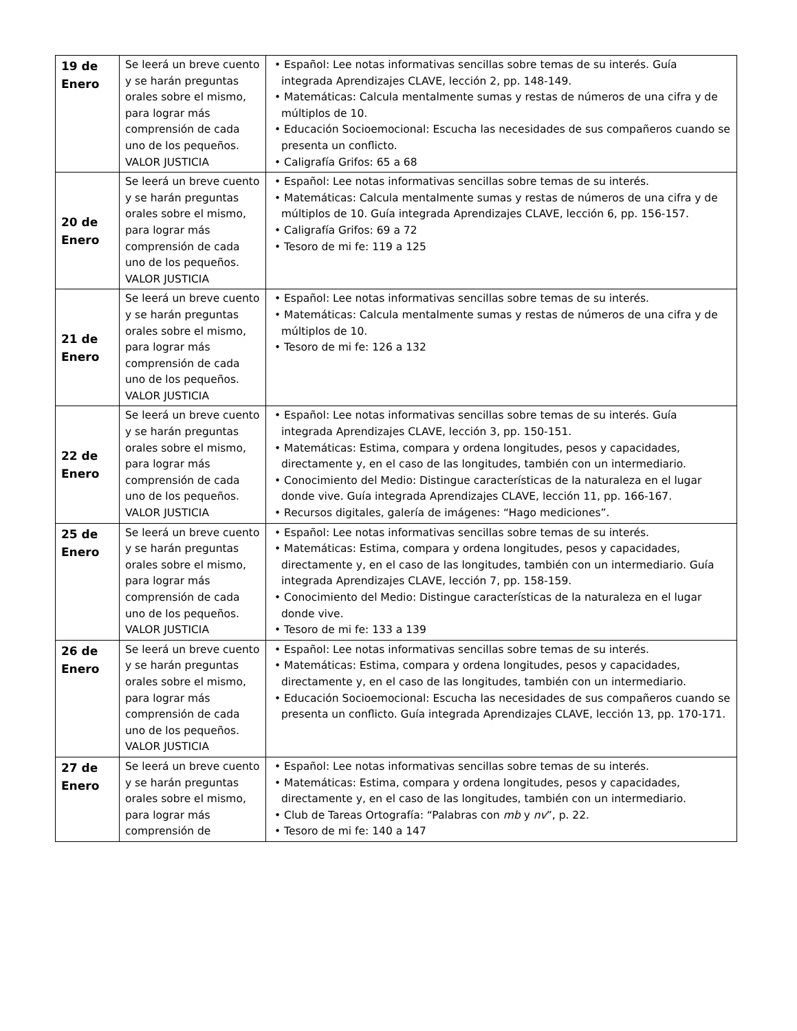| 19 de Enero | Se leerá un breve cuento y se harán preguntas orales sobre el mismo, para lograr más comprensión de cada uno de los pequeños. VALOR JUSTICIA | • Español: Lee notas informativas sencillas sobre temas de su interés. Guía integrada Aprendizajes CLAVE, lección 2, pp. 148-149. • Matemáticas: Calcula mentalmente sumas y restas de números de una cifra y de múltiplos de 10. • Educación Socioemocional: Escucha las necesidades de sus compañeros cuando se presenta un conflicto. • Caligrafía Grifos: 65 a 68 |
| 20 de Enero | Se leerá un breve cuento y se harán preguntas orales sobre el mismo, para lograr más comprensión de cada uno de los pequeños. VALOR JUSTICIA | • Español: Lee notas informativas sencillas sobre temas de su interés. • Matemáticas: Calcula mentalmente sumas y restas de números de una cifra y de múltiplos de 10. Guía integrada Aprendizajes CLAVE, lección 6, pp. 156-157. • Caligrafía Grifos: 69 a 72 • Tesoro de mi fe: 119 a 125 |
| 21 de Enero | Se leerá un breve cuento y se harán preguntas orales sobre el mismo, para lograr más comprensión de cada uno de los pequeños. VALOR JUSTICIA | • Español: Lee notas informativas sencillas sobre temas de su interés. • Matemáticas: Calcula mentalmente sumas y restas de números de una cifra y de múltiplos de 10. • Tesoro de mi fe: 126 a 132 |
| 22 de Enero | Se leerá un breve cuento y se harán preguntas orales sobre el mismo, para lograr más comprensión de cada uno de los pequeños. VALOR JUSTICIA | • Español: Lee notas informativas sencillas sobre temas de su interés. Guía integrada Aprendizajes CLAVE, lección 3, pp. 150-151. • Matemáticas: Estima, compara y ordena longitudes, pesos y capacidades, directamente y, en el caso de las longitudes, también con un intermediario. • Conocimiento del Medio: Distingue características de la naturaleza en el lugar donde vive. Guía integrada Aprendizajes CLAVE, lección 11, pp. 166-167. • Recursos digitales, galería de imágenes: “Hago mediciones”. |
| 25 de Enero | Se leerá un breve cuento y se harán preguntas orales sobre el mismo, para lograr más comprensión de cada uno de los pequeños. VALOR JUSTICIA | • Español: Lee notas informativas sencillas sobre temas de su interés. • Matemáticas: Estima, compara y ordena longitudes, pesos y capacidades, directamente y, en el caso de las longitudes, también con un intermediario. Guía integrada Aprendizajes CLAVE, lección 7, pp. 158-159. • Conocimiento del Medio: Distingue características de la naturaleza en el lugar donde vive. • Tesoro de mi fe: 133 a 139 |
| 26 de Enero | Se leerá un breve cuento y se harán preguntas orales sobre el mismo, para lograr más comprensión de cada uno de los pequeños. VALOR JUSTICIA | • Español: Lee notas informativas sencillas sobre temas de su interés. • Matemáticas: Estima, compara y ordena longitudes, pesos y capacidades, directamente y, en el caso de las longitudes, también con un intermediario. • Educación Socioemocional: Escucha las necesidades de sus compañeros cuando se presenta un conflicto. Guía integrada Aprendizajes CLAVE, lección 13, pp. 170-171. |
| 27 de Enero | Se leerá un breve cuento y se harán preguntas orales sobre el mismo, para lograr más comprensión de | • Español: Lee notas informativas sencillas sobre temas de su interés. • Matemáticas: Estima, compara y ordena longitudes, pesos y capacidades, directamente y, en el caso de las longitudes, también con un intermediario. • Club de Tareas Ortografía: “Palabras con mb y nv ”, p. 22. • Tesoro de mi fe: 140 a 147 |